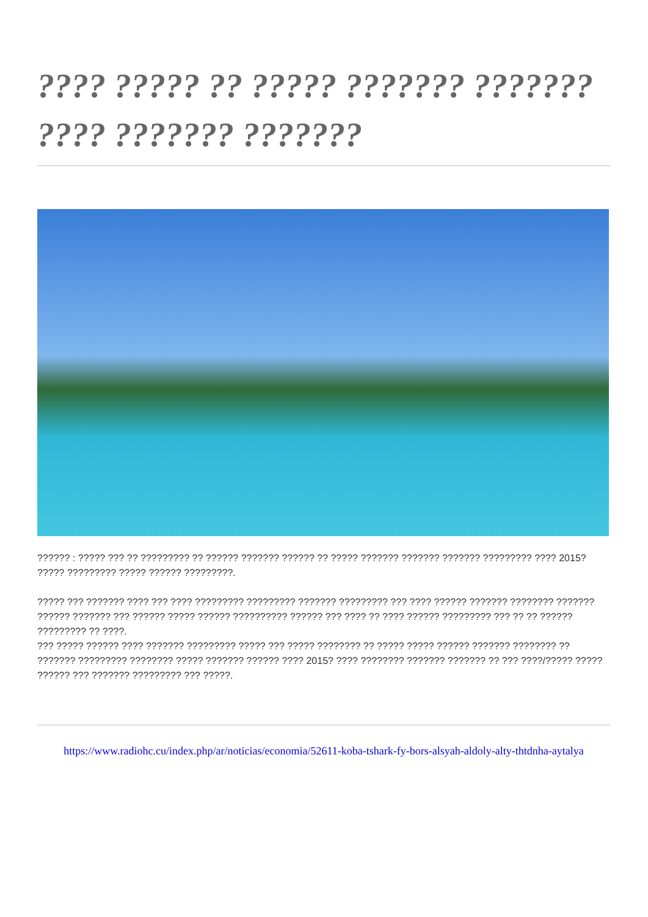???? ????? ?? ????? ??????? ??????? ???? ??????? ???????
?????? : ????? ??? ?? ????????? ?? ?????? ??????? ?????? ?? ????? ??????? ??????? ??????? ????????? ???? 2015? ????? ????????? ????? ?????? ?????????.
????? ??? ??????? ???? ??? ???? ????????? ????????? ??????? ????????? ??? ???? ?????? ??????? ???????? ??????? ?????? ??????? ??? ?????? ????? ?????? ?????????? ?????? ??? ???? ?? ???? ?????? ????????? ??? ?? ?? ?????? ????????? ?? ????.
??? ????? ?????? ???? ??????? ????????? ????? ??? ????? ???????? ?? ????? ????? ?????? ??????? ???????? ?? ??????? ????????? ???????? ????? ??????? ?????? ???? 2015? ???? ???????? ??????? ??????? ?? ??? ????/????? ????? ?????? ??? ??????? ????????? ??? ?????.
https://www.radiohc.cu/index.php/ar/noticias/economia/52611-koba-tshark-fy-bors-alsyah-aldoly-alty-thtdnha-aytalya